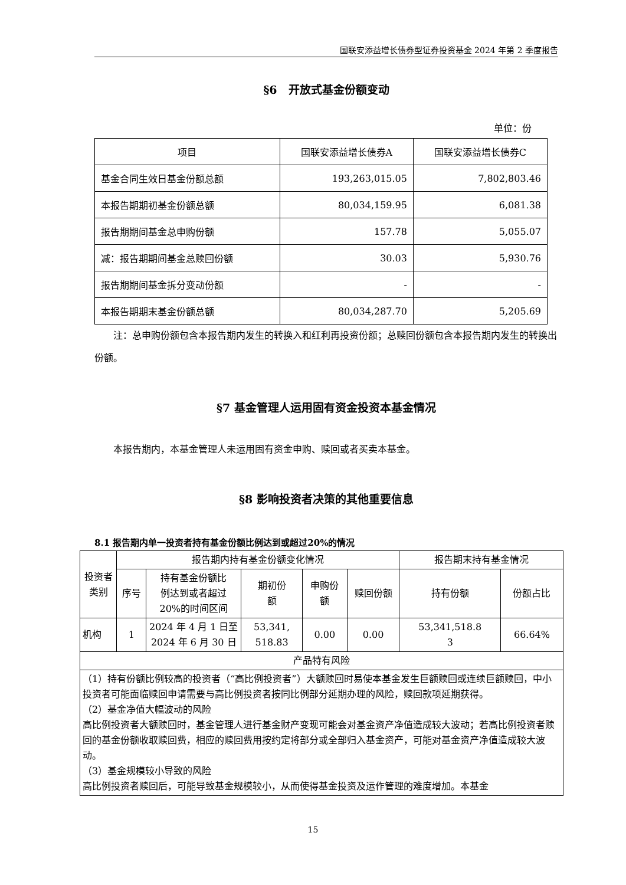国联安添益增长债券型证券投资基金 2024 年第 2 季度报告
§6　开放式基金份额变动
单位：份
| 项目 | 国联安添益增长债券A | 国联安添益增长债券C |
| --- | --- | --- |
| 基金合同生效日基金份额总额 | 193,263,015.05 | 7,802,803.46 |
| 本报告期期初基金份额总额 | 80,034,159.95 | 6,081.38 |
| 报告期期间基金总申购份额 | 157.78 | 5,055.07 |
| 减：报告期期间基金总赎回份额 | 30.03 | 5,930.76 |
| 报告期期间基金拆分变动份额 | - | - |
| 本报告期期末基金份额总额 | 80,034,287.70 | 5,205.69 |
注：总申购份额包含本报告期内发生的转换入和红利再投资份额；总赎回份额包含本报告期内发生的转换出份额。
§7 基金管理人运用固有资金投资本基金情况
本报告期内，本基金管理人未运用固有资金申购、赎回或者买卖本基金。
§8 影响投资者决策的其他重要信息
8.1 报告期内单一投资者持有基金份额比例达到或超过20%的情况
| 投资者 类别 | 报告期内持有基金份额变化情况 | | | | | 报告期末持有基金情况 | |
| --- | --- | --- | --- | --- | --- | --- | --- |
| | 序号 | 持有基金份额比 例达到或者超过 20%的时间区间 | 期初份 额 | 申购份 额 | 赎回份额 | 持有份额 | 份额占比 |
| 机构 | 1 | 2024 年 4 月 1 日至 2024 年 6 月 30 日 | 53,341, 518.83 | 0.00 | 0.00 | 53,341,518.8 3 | 66.64% |
| 产品特有风险 | | | | | | | |
| （1）持有份额比例较高的投资者（“高比例投资者”）大额赎回时易使本基金发生巨额赎回或连续巨额赎回，中小投资者可能面临赎回申请需要与高比例投资者按同比例部分延期办理的风险，赎回款项延期获得。 （2）基金净值大幅波动的风险 高比例投资者大额赎回时，基金管理人进行基金财产变现可能会对基金资产净值造成较大波动；若高比例投资者赎回的基金份额收取赎回费，相应的赎回费用按约定将部分或全部归入基金资产，可能对基金资产净值造成较大波动。 （3）基金规模较小导致的风险 高比例投资者赎回后，可能导致基金规模较小，从而使得基金投资及运作管理的难度增加。本基金 | | | | | | | |
15